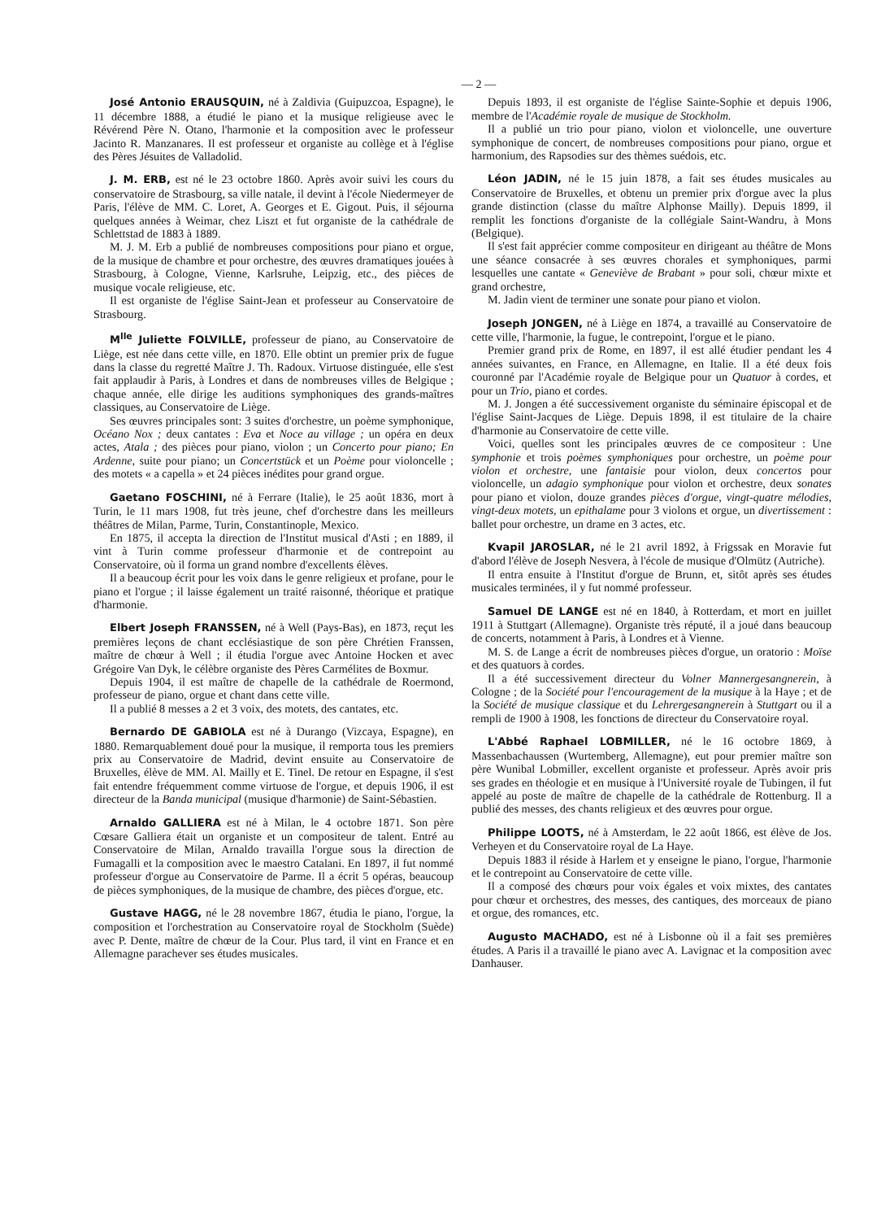— 2 —
José Antonio ERAUSQUIN, né à Zaldivia (Guipuzcoa, Espagne), le 11 décembre 1888, a étudié le piano et la musique religieuse avec le Révérend Père N. Otano, l'harmonie et la composition avec le professeur Jacinto R. Manzanares. Il est professeur et organiste au collège et à l'église des Pères Jésuites de Valladolid.
J. M. ERB, est né le 23 octobre 1860. Après avoir suivi les cours du conservatoire de Strasbourg, sa ville natale, il devint à l'école Niedermeyer de Paris, l'élève de MM. C. Loret, A. Georges et E. Gigout. Puis, il séjourna quelques années à Weimar, chez Liszt et fut organiste de la cathédrale de Schlettstad de 1883 à 1889.
M. J. M. Erb a publié de nombreuses compositions pour piano et orgue, de la musique de chambre et pour orchestre, des œuvres dramatiques jouées à Strasbourg, à Cologne, Vienne, Karlsruhe, Leipzig, etc., des pièces de musique vocale religieuse, etc.
Il est organiste de l'église Saint-Jean et professeur au Conservatoire de Strasbourg.
M<sup>lle</sup> Juliette FOLVILLE, professeur de piano, au Conservatoire de Liège, est née dans cette ville, en 1870. Elle obtint un premier prix de fugue dans la classe du regretté Maître J. Th. Radoux. Virtuose distinguée, elle s'est fait applaudir à Paris, à Londres et dans de nombreuses villes de Belgique ; chaque année, elle dirige les auditions symphoniques des grands-maîtres classiques, au Conservatoire de Liège.
Ses œuvres principales sont: 3 suites d'orchestre, un poème symphonique, Océano Nox ; deux cantates : Eva et Noce au village ; un opéra en deux actes, Atala ; des pièces pour piano, violon ; un Concerto pour piano; En Ardenne, suite pour piano; un Concertstück et un Poème pour violoncelle ; des motets « a capella » et 24 pièces inédites pour grand orgue.
Gaetano FOSCHINI, né à Ferrare (Italie), le 25 août 1836, mort à Turin, le 11 mars 1908, fut très jeune, chef d'orchestre dans les meilleurs théâtres de Milan, Parme, Turin, Constantinople, Mexico.
En 1875, il accepta la direction de l'Institut musical d'Asti ; en 1889, il vint à Turin comme professeur d'harmonie et de contrepoint au Conservatoire, où il forma un grand nombre d'excellents élèves.
Il a beaucoup écrit pour les voix dans le genre religieux et profane, pour le piano et l'orgue ; il laisse également un traité raisonné, théorique et pratique d'harmonie.
Elbert Joseph FRANSSEN, né à Well (Pays-Bas), en 1873, reçut les premières leçons de chant ecclésiastique de son père Chrétien Franssen, maître de chœur à Well ; il étudia l'orgue avec Antoine Hocken et avec Grégoire Van Dyk, le célèbre organiste des Pères Carmélites de Boxmur.
Depuis 1904, il est maître de chapelle de la cathédrale de Roermond, professeur de piano, orgue et chant dans cette ville.
Il a publié 8 messes a 2 et 3 voix, des motets, des cantates, etc.
Bernardo DE GABIOLA est né à Durango (Vizcaya, Espagne), en 1880. Remarquablement doué pour la musique, il remporta tous les premiers prix au Conservatoire de Madrid, devint ensuite au Conservatoire de Bruxelles, élève de MM. Al. Mailly et E. Tinel. De retour en Espagne, il s'est fait entendre fréquemment comme virtuose de l'orgue, et depuis 1906, il est directeur de la Banda municipal (musique d'harmonie) de Saint-Sébastien.
Arnaldo GALLIERA est né à Milan, le 4 octobre 1871. Son père Cœsare Galliera était un organiste et un compositeur de talent. Entré au Conservatoire de Milan, Arnaldo travailla l'orgue sous la direction de Fumagalli et la composition avec le maestro Catalani. En 1897, il fut nommé professeur d'orgue au Conservatoire de Parme. Il a écrit 5 opéras, beaucoup de pièces symphoniques, de la musique de chambre, des pièces d'orgue, etc.
Gustave HAGG, né le 28 novembre 1867, étudia le piano, l'orgue, la composition et l'orchestration au Conservatoire royal de Stockholm (Suède) avec P. Dente, maître de chœur de la Cour. Plus tard, il vint en France et en Allemagne parachever ses études musicales.
Depuis 1893, il est organiste de l'église Sainte-Sophie et depuis 1906, membre de l'Académie royale de musique de Stockholm.
Il a publié un trio pour piano, violon et violoncelle, une ouverture symphonique de concert, de nombreuses compositions pour piano, orgue et harmonium, des Rapsodies sur des thèmes suédois, etc.
Léon JADIN, né le 15 juin 1878, a fait ses études musicales au Conservatoire de Bruxelles, et obtenu un premier prix d'orgue avec la plus grande distinction (classe du maître Alphonse Mailly). Depuis 1899, il remplit les fonctions d'organiste de la collégiale Saint-Wandru, à Mons (Belgique).
Il s'est fait apprécier comme compositeur en dirigeant au théâtre de Mons une séance consacrée à ses œuvres chorales et symphoniques, parmi lesquelles une cantate « Geneviève de Brabant » pour soli, chœur mixte et grand orchestre,
M. Jadin vient de terminer une sonate pour piano et violon.
Joseph JONGEN, né à Liège en 1874, a travaillé au Conservatoire de cette ville, l'harmonie, la fugue, le contrepoint, l'orgue et le piano.
Premier grand prix de Rome, en 1897, il est allé étudier pendant les 4 années suivantes, en France, en Allemagne, en Italie. Il a été deux fois couronné par l'Académie royale de Belgique pour un Quatuor à cordes, et pour un Trio, piano et cordes.
M. J. Jongen a été successivement organiste du séminaire épiscopal et de l'église Saint-Jacques de Liège. Depuis 1898, il est titulaire de la chaire d'harmonie au Conservatoire de cette ville.
Voici, quelles sont les principales œuvres de ce compositeur : Une symphonie et trois poèmes symphoniques pour orchestre, un poème pour violon et orchestre, une fantaisie pour violon, deux concertos pour violoncelle, un adagio symphonique pour violon et orchestre, deux sonates pour piano et violon, douze grandes pièces d'orgue, vingt-quatre mélodies, vingt-deux motets, un epithalame pour 3 violons et orgue, un divertissement : ballet pour orchestre, un drame en 3 actes, etc.
Kvapil JAROSLAR, né le 21 avril 1892, à Frigssak en Moravie fut d'abord l'élève de Joseph Nesvera, à l'école de musique d'Olmütz (Autriche).
Il entra ensuite à l'Institut d'orgue de Brunn, et, sitôt après ses études musicales terminées, il y fut nommé professeur.
Samuel DE LANGE est né en 1840, à Rotterdam, et mort en juillet 1911 à Stuttgart (Allemagne). Organiste très réputé, il a joué dans beaucoup de concerts, notamment à Paris, à Londres et à Vienne.
M. S. de Lange a écrit de nombreuses pièces d'orgue, un oratorio : Moïse et des quatuors à cordes.
Il a été successivement directeur du Volner Mannergesangnerein, à Cologne ; de la Société pour l'encouragement de la musique à la Haye ; et de la Société de musique classique et du Lehrergesangnerein à Stuttgart ou il a rempli de 1900 à 1908, les fonctions de directeur du Conservatoire royal.
L'Abbé Raphael LOBMILLER, né le 16 octobre 1869, à Massenbachaussen (Wurtemberg, Allemagne), eut pour premier maître son père Wunibal Lobmiller, excellent organiste et professeur. Après avoir pris ses grades en théologie et en musique à l'Université royale de Tubingen, il fut appelé au poste de maître de chapelle de la cathédrale de Rottenburg. Il a publié des messes, des chants religieux et des œuvres pour orgue.
Philippe LOOTS, né à Amsterdam, le 22 août 1866, est élève de Jos. Verheyen et du Conservatoire royal de La Haye.
Depuis 1883 il réside à Harlem et y enseigne le piano, l'orgue, l'harmonie et le contrepoint au Conservatoire de cette ville.
Il a composé des chœurs pour voix égales et voix mixtes, des cantates pour chœur et orchestres, des messes, des cantiques, des morceaux de piano et orgue, des romances, etc.
Augusto MACHADO, est né à Lisbonne où il a fait ses premières études. A Paris il a travaillé le piano avec A. Lavignac et la composition avec Danhauser.